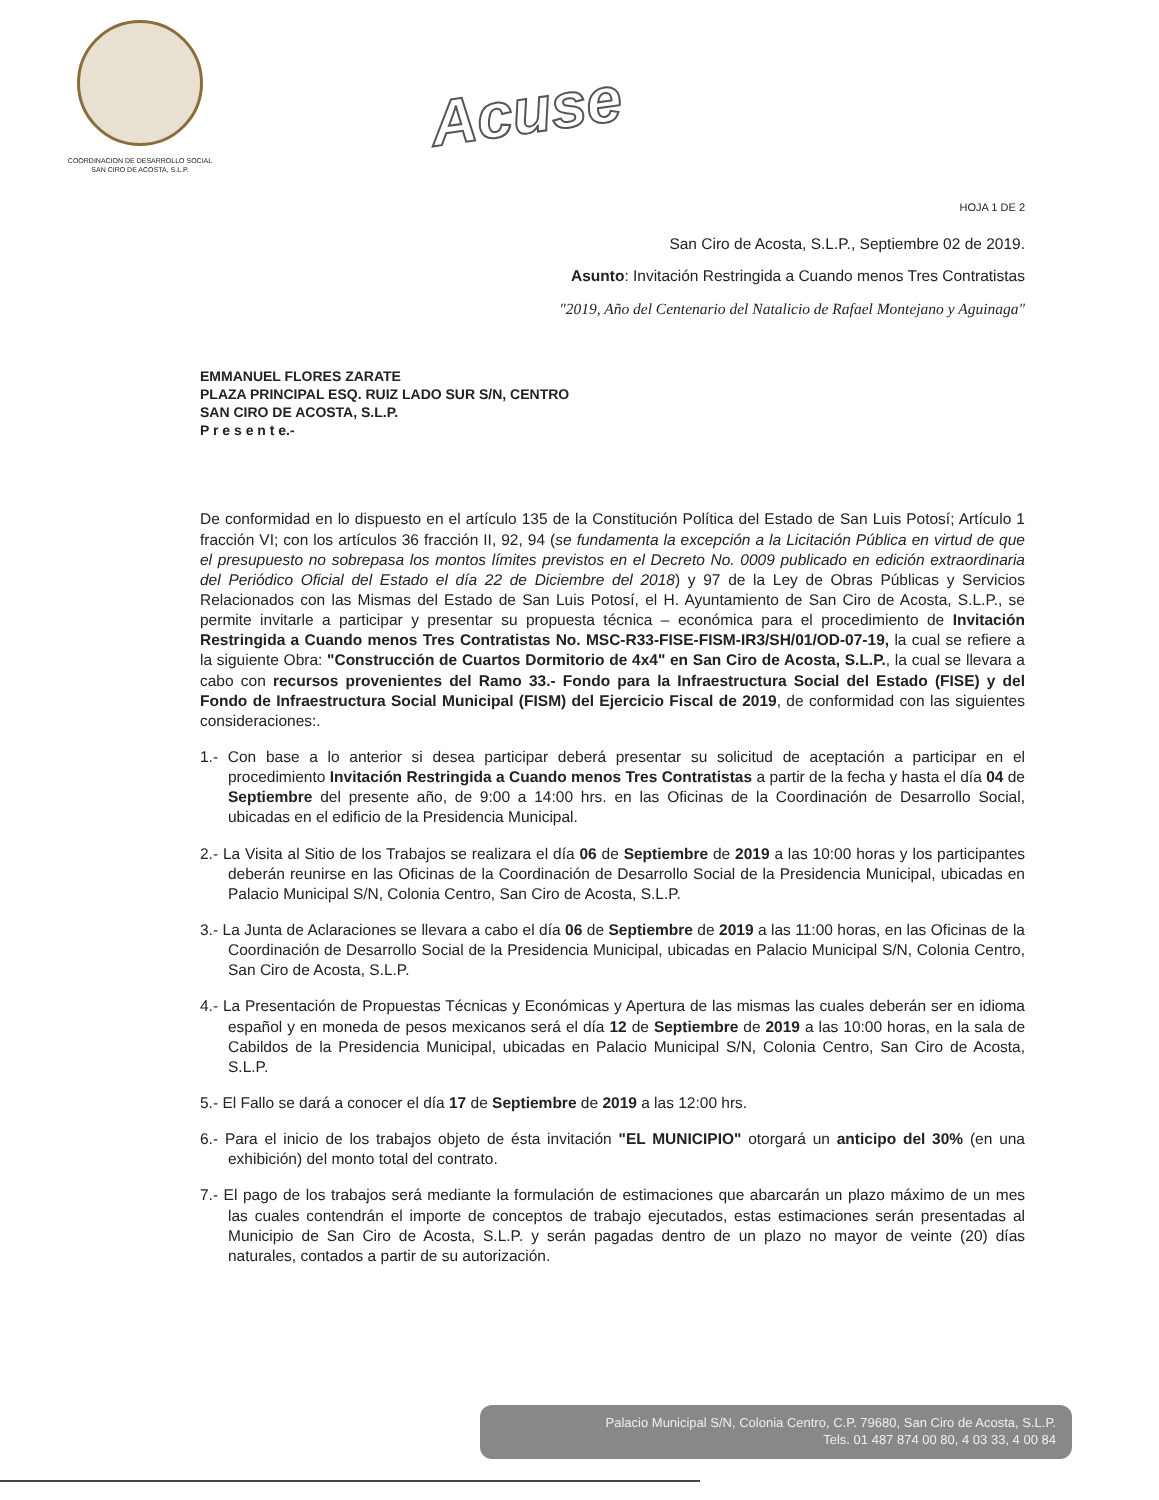COORDINACION DE DESARROLLO SOCIAL
SAN CIRO DE ACOSTA, S.L.P.
Acuse
HOJA 1 DE 2
San Ciro de Acosta, S.L.P., Septiembre 02 de 2019.
Asunto: Invitación Restringida a Cuando menos Tres Contratistas
"2019, Año del Centenario del Natalicio de Rafael Montejano y Aguinaga"
EMMANUEL FLORES ZARATE
PLAZA PRINCIPAL ESQ. RUIZ LADO SUR S/N, CENTRO
SAN CIRO DE ACOSTA, S.L.P.
P r e s e n t e.-
De conformidad en lo dispuesto en el artículo 135 de la Constitución Política del Estado de San Luis Potosí; Artículo 1 fracción VI; con los artículos 36 fracción II, 92, 94 (se fundamenta la excepción a la Licitación Pública en virtud de que el presupuesto no sobrepasa los montos límites previstos en el Decreto No. 0009 publicado en edición extraordinaria del Periódico Oficial del Estado el día 22 de Diciembre del 2018) y 97 de la Ley de Obras Públicas y Servicios Relacionados con las Mismas del Estado de San Luis Potosí, el H. Ayuntamiento de San Ciro de Acosta, S.L.P., se permite invitarle a participar y presentar su propuesta técnica – económica para el procedimiento de Invitación Restringida a Cuando menos Tres Contratistas No. MSC-R33-FISE-FISM-IR3/SH/01/OD-07-19, la cual se refiere a la siguiente Obra: "Construcción de Cuartos Dormitorio de 4x4" en San Ciro de Acosta, S.L.P., la cual se llevara a cabo con recursos provenientes del Ramo 33.- Fondo para la Infraestructura Social del Estado (FISE) y del Fondo de Infraestructura Social Municipal (FISM) del Ejercicio Fiscal de 2019, de conformidad con las siguientes consideraciones:.
1.- Con base a lo anterior si desea participar deberá presentar su solicitud de aceptación a participar en el procedimiento Invitación Restringida a Cuando menos Tres Contratistas a partir de la fecha y hasta el día 04 de Septiembre del presente año, de 9:00 a 14:00 hrs. en las Oficinas de la Coordinación de Desarrollo Social, ubicadas en el edificio de la Presidencia Municipal.
2.- La Visita al Sitio de los Trabajos se realizara el día 06 de Septiembre de 2019 a las 10:00 horas y los participantes deberán reunirse en las Oficinas de la Coordinación de Desarrollo Social de la Presidencia Municipal, ubicadas en Palacio Municipal S/N, Colonia Centro, San Ciro de Acosta, S.L.P.
3.- La Junta de Aclaraciones se llevara a cabo el día 06 de Septiembre de 2019 a las 11:00 horas, en las Oficinas de la Coordinación de Desarrollo Social de la Presidencia Municipal, ubicadas en Palacio Municipal S/N, Colonia Centro, San Ciro de Acosta, S.L.P.
4.- La Presentación de Propuestas Técnicas y Económicas y Apertura de las mismas las cuales deberán ser en idioma español y en moneda de pesos mexicanos será el día 12 de Septiembre de 2019 a las 10:00 horas, en la sala de Cabildos de la Presidencia Municipal, ubicadas en Palacio Municipal S/N, Colonia Centro, San Ciro de Acosta, S.L.P.
5.- El Fallo se dará a conocer el día 17 de Septiembre de 2019 a las 12:00 hrs.
6.- Para el inicio de los trabajos objeto de ésta invitación "EL MUNICIPIO" otorgará un anticipo del 30% (en una exhibición) del monto total del contrato.
7.- El pago de los trabajos será mediante la formulación de estimaciones que abarcarán un plazo máximo de un mes las cuales contendrán el importe de conceptos de trabajo ejecutados, estas estimaciones serán presentadas al Municipio de San Ciro de Acosta, S.L.P. y serán pagadas dentro de un plazo no mayor de veinte (20) días naturales, contados a partir de su autorización.
Palacio Municipal S/N, Colonia Centro, C.P. 79680, San Ciro de Acosta, S.L.P.
Tels. 01 487 874 00 80, 4 03 33, 4 00 84